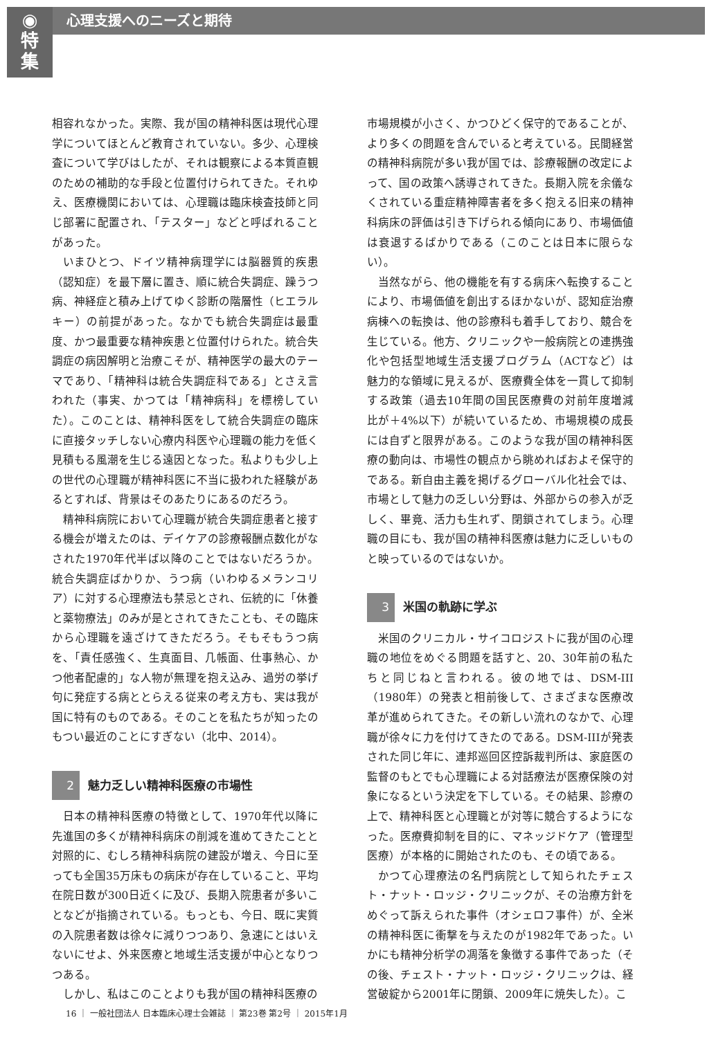◉
特
集
心理支援へのニーズと期待
相容れなかった。実際、我が国の精神科医は現代心理学についてほとんど教育されていない。多少、心理検査について学びはしたが、それは観察による本質直観のための補助的な手段と位置付けられてきた。それゆえ、医療機関においては、心理職は臨床検査技師と同じ部署に配置され、「テスター」などと呼ばれることがあった。
いまひとつ、ドイツ精神病理学には脳器質的疾患（認知症）を最下層に置き、順に統合失調症、躁うつ病、神経症と積み上げてゆく診断の階層性（ヒエラルキー）の前提があった。なかでも統合失調症は最重度、かつ最重要な精神疾患と位置付けられた。統合失調症の病因解明と治療こそが、精神医学の最大のテーマであり、「精神科は統合失調症科である」とさえ言われた（事実、かつては「精神病科」を標榜していた）。このことは、精神科医をして統合失調症の臨床に直接タッチしない心療内科医や心理職の能力を低く見積もる風潮を生じる遠因となった。私よりも少し上の世代の心理職が精神科医に不当に扱われた経験があるとすれば、背景はそのあたりにあるのだろう。
精神科病院において心理職が統合失調症患者と接する機会が増えたのは、デイケアの診療報酬点数化がなされた1970年代半ば以降のことではないだろうか。統合失調症ばかりか、うつ病（いわゆるメランコリア）に対する心理療法も禁忌とされ、伝統的に「休養と薬物療法」のみが是とされてきたことも、その臨床から心理職を遠ざけてきただろう。そもそもうつ病を、「責任感強く、生真面目、几帳面、仕事熱心、かつ他者配慮的」な人物が無理を抱え込み、過労の挙げ句に発症する病ととらえる従来の考え方も、実は我が国に特有のものである。そのことを私たちが知ったのもつい最近のことにすぎない（北中、2014）。
2 魅力乏しい精神科医療の市場性
日本の精神科医療の特徴として、1970年代以降に先進国の多くが精神科病床の削減を進めてきたことと対照的に、むしろ精神科病院の建設が増え、今日に至っても全国35万床もの病床が存在していること、平均在院日数が300日近くに及び、長期入院患者が多いことなどが指摘されている。もっとも、今日、既に実質の入院患者数は徐々に減りつつあり、急速にとはいえないにせよ、外来医療と地域生活支援が中心となりつつある。
しかし、私はこのことよりも我が国の精神科医療の
市場規模が小さく、かつひどく保守的であることが、より多くの問題を含んでいると考えている。民間経営の精神科病院が多い我が国では、診療報酬の改定によって、国の政策へ誘導されてきた。長期入院を余儀なくされている重症精神障害者を多く抱える旧来の精神科病床の評価は引き下げられる傾向にあり、市場価値は衰退するばかりである（このことは日本に限らない）。
当然ながら、他の機能を有する病床へ転換することにより、市場価値を創出するほかないが、認知症治療病棟への転換は、他の診療科も着手しており、競合を生じている。他方、クリニックや一般病院との連携強化や包括型地域生活支援プログラム（ACTなど）は魅力的な領域に見えるが、医療費全体を一貫して抑制する政策（過去10年間の国民医療費の対前年度増減比が＋4%以下）が続いているため、市場規模の成長には自ずと限界がある。このような我が国の精神科医療の動向は、市場性の観点から眺めればおよそ保守的である。新自由主義を掲げるグローバル化社会では、市場として魅力の乏しい分野は、外部からの参入が乏しく、畢竟、活力も生れず、閉鎖されてしまう。心理職の目にも、我が国の精神科医療は魅力に乏しいものと映っているのではないか。
3 米国の軌跡に学ぶ
米国のクリニカル・サイコロジストに我が国の心理職の地位をめぐる問題を話すと、20、30年前の私たちと同じねと言われる。彼の地では、DSM-III（1980年）の発表と相前後して、さまざまな医療改革が進められてきた。その新しい流れのなかで、心理職が徐々に力を付けてきたのである。DSM-IIIが発表された同じ年に、連邦巡回区控訴裁判所は、家庭医の監督のもとでも心理職による対話療法が医療保険の対象になるという決定を下している。その結果、診療の上で、精神科医と心理職とが対等に競合するようになった。医療費抑制を目的に、マネッジドケア（管理型医療）が本格的に開始されたのも、その頃である。
かつて心理療法の名門病院として知られたチェスト・ナット・ロッジ・クリニックが、その治療方針をめぐって訴えられた事件（オシェロフ事件）が、全米の精神科医に衝撃を与えたのが1982年であった。いかにも精神分析学の凋落を象徴する事件であった（その後、チェスト・ナット・ロッジ・クリニックは、経営破綻から2001年に閉鎖、2009年に焼失した）。こ
16 ｜ 一般社団法人 日本臨床心理士会雑誌 ｜ 第23巻 第2号 ｜ 2015年1月